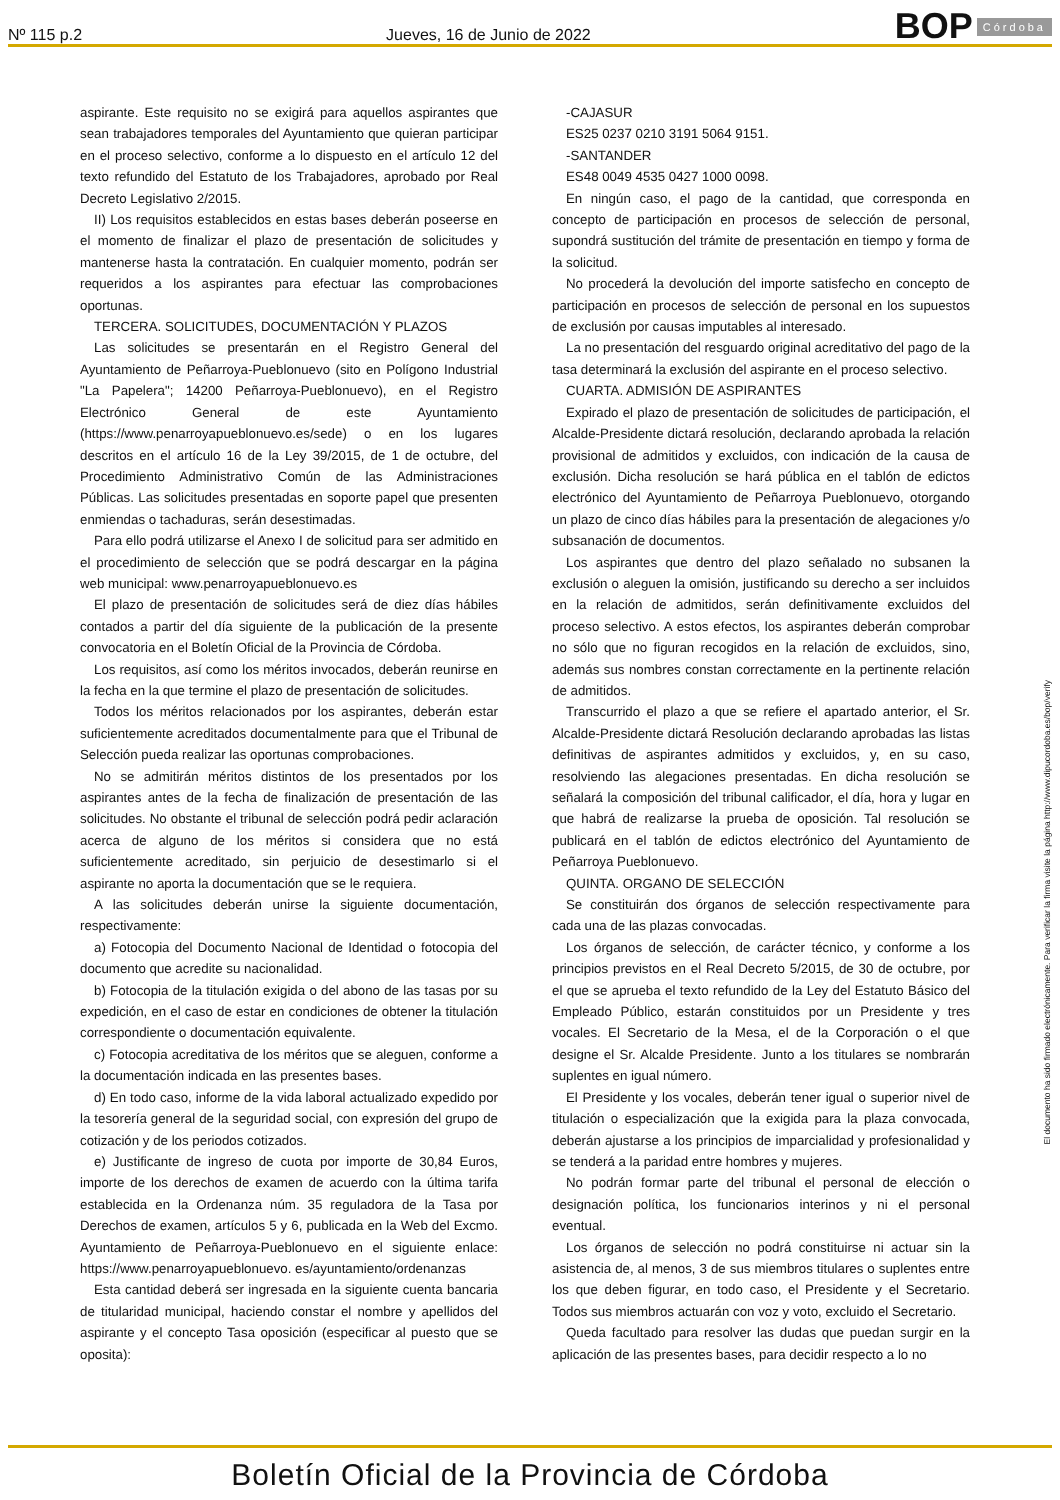Nº 115 p.2
Jueves, 16 de Junio de 2022
BOP Córdoba
aspirante. Este requisito no se exigirá para aquellos aspirantes que sean trabajadores temporales del Ayuntamiento que quieran participar en el proceso selectivo, conforme a lo dispuesto en el artículo 12 del texto refundido del Estatuto de los Trabajadores, aprobado por Real Decreto Legislativo 2/2015.
II) Los requisitos establecidos en estas bases deberán poseerse en el momento de finalizar el plazo de presentación de solicitudes y mantenerse hasta la contratación. En cualquier momento, podrán ser requeridos a los aspirantes para efectuar las comprobaciones oportunas.
TERCERA. SOLICITUDES, DOCUMENTACIÓN Y PLAZOS
Las solicitudes se presentarán en el Registro General del Ayuntamiento de Peñarroya-Pueblonuevo (sito en Polígono Industrial "La Papelera"; 14200 Peñarroya-Pueblonuevo), en el Registro Electrónico General de este Ayuntamiento (https://www.penarroyapueblonuevo.es/sede) o en los lugares descritos en el artículo 16 de la Ley 39/2015, de 1 de octubre, del Procedimiento Administrativo Común de las Administraciones Públicas. Las solicitudes presentadas en soporte papel que presenten enmiendas o tachaduras, serán desestimadas.
Para ello podrá utilizarse el Anexo I de solicitud para ser admitido en el procedimiento de selección que se podrá descargar en la página web municipal: www.penarroyapueblonuevo.es
El plazo de presentación de solicitudes será de diez días hábiles contados a partir del día siguiente de la publicación de la presente convocatoria en el Boletín Oficial de la Provincia de Córdoba.
Los requisitos, así como los méritos invocados, deberán reunirse en la fecha en la que termine el plazo de presentación de solicitudes.
Todos los méritos relacionados por los aspirantes, deberán estar suficientemente acreditados documentalmente para que el Tribunal de Selección pueda realizar las oportunas comprobaciones.
No se admitirán méritos distintos de los presentados por los aspirantes antes de la fecha de finalización de presentación de las solicitudes. No obstante el tribunal de selección podrá pedir aclaración acerca de alguno de los méritos si considera que no está suficientemente acreditado, sin perjuicio de desestimarlo si el aspirante no aporta la documentación que se le requiera.
A las solicitudes deberán unirse la siguiente documentación, respectivamente:
a) Fotocopia del Documento Nacional de Identidad o fotocopia del documento que acredite su nacionalidad.
b) Fotocopia de la titulación exigida o del abono de las tasas por su expedición, en el caso de estar en condiciones de obtener la titulación correspondiente o documentación equivalente.
c) Fotocopia acreditativa de los méritos que se aleguen, conforme a la documentación indicada en las presentes bases.
d) En todo caso, informe de la vida laboral actualizado expedido por la tesorería general de la seguridad social, con expresión del grupo de cotización y de los periodos cotizados.
e) Justificante de ingreso de cuota por importe de 30,84 Euros, importe de los derechos de examen de acuerdo con la última tarifa establecida en la Ordenanza núm. 35 reguladora de la Tasa por Derechos de examen, artículos 5 y 6, publicada en la Web del Excmo. Ayuntamiento de Peñarroya-Pueblonuevo en el siguiente enlace: https://www.penarroyapueblonuevo. es/ayuntamiento/ordenanzas
Esta cantidad deberá ser ingresada en la siguiente cuenta bancaria de titularidad municipal, haciendo constar el nombre y apellidos del aspirante y el concepto Tasa oposición (especificar al puesto que se oposita):
-CAJASUR
ES25 0237 0210 3191 5064 9151.
-SANTANDER
ES48 0049 4535 0427 1000 0098.
En ningún caso, el pago de la cantidad, que corresponda en concepto de participación en procesos de selección de personal, supondrá sustitución del trámite de presentación en tiempo y forma de la solicitud.
No procederá la devolución del importe satisfecho en concepto de participación en procesos de selección de personal en los supuestos de exclusión por causas imputables al interesado.
La no presentación del resguardo original acreditativo del pago de la tasa determinará la exclusión del aspirante en el proceso selectivo.
CUARTA. ADMISIÓN DE ASPIRANTES
Expirado el plazo de presentación de solicitudes de participación, el Alcalde-Presidente dictará resolución, declarando aprobada la relación provisional de admitidos y excluidos, con indicación de la causa de exclusión. Dicha resolución se hará pública en el tablón de edictos electrónico del Ayuntamiento de Peñarroya Pueblonuevo, otorgando un plazo de cinco días hábiles para la presentación de alegaciones y/o subsanación de documentos.
Los aspirantes que dentro del plazo señalado no subsanen la exclusión o aleguen la omisión, justificando su derecho a ser incluidos en la relación de admitidos, serán definitivamente excluidos del proceso selectivo. A estos efectos, los aspirantes deberán comprobar no sólo que no figuran recogidos en la relación de excluidos, sino, además sus nombres constan correctamente en la pertinente relación de admitidos.
Transcurrido el plazo a que se refiere el apartado anterior, el Sr. Alcalde-Presidente dictará Resolución declarando aprobadas las listas definitivas de aspirantes admitidos y excluidos, y, en su caso, resolviendo las alegaciones presentadas. En dicha resolución se señalará la composición del tribunal calificador, el día, hora y lugar en que habrá de realizarse la prueba de oposición. Tal resolución se publicará en el tablón de edictos electrónico del Ayuntamiento de Peñarroya Pueblonuevo.
QUINTA. ORGANO DE SELECCIÓN
Se constituirán dos órganos de selección respectivamente para cada una de las plazas convocadas.
Los órganos de selección, de carácter técnico, y conforme a los principios previstos en el Real Decreto 5/2015, de 30 de octubre, por el que se aprueba el texto refundido de la Ley del Estatuto Básico del Empleado Público, estarán constituidos por un Presidente y tres vocales. El Secretario de la Mesa, el de la Corporación o el que designe el Sr. Alcalde Presidente. Junto a los titulares se nombrarán suplentes en igual número.
El Presidente y los vocales, deberán tener igual o superior nivel de titulación o especialización que la exigida para la plaza convocada, deberán ajustarse a los principios de imparcialidad y profesionalidad y se tenderá a la paridad entre hombres y mujeres.
No podrán formar parte del tribunal el personal de elección o designación política, los funcionarios interinos y ni el personal eventual.
Los órganos de selección no podrá constituirse ni actuar sin la asistencia de, al menos, 3 de sus miembros titulares o suplentes entre los que deben figurar, en todo caso, el Presidente y el Secretario. Todos sus miembros actuarán con voz y voto, excluido el Secretario.
Queda facultado para resolver las dudas que puedan surgir en la aplicación de las presentes bases, para decidir respecto a lo no
El documento ha sido firmado electrónicamente. Para verificar la firma visite la página http://www.dipucordoba.es/bop/verify
Boletín Oficial de la Provincia de Córdoba